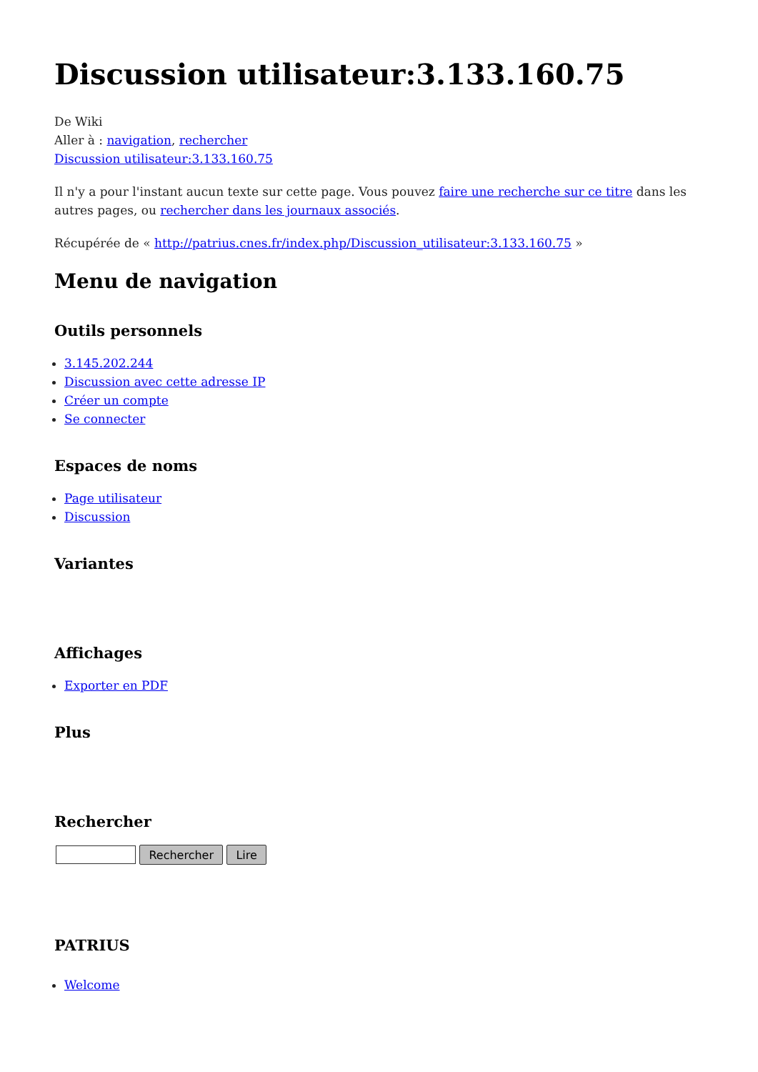Discussion utilisateur:3.133.160.75
De Wiki
Aller à : navigation, rechercher
Discussion utilisateur:3.133.160.75
Il n'y a pour l'instant aucun texte sur cette page. Vous pouvez faire une recherche sur ce titre dans les autres pages, ou rechercher dans les journaux associés.
Récupérée de « http://patrius.cnes.fr/index.php/Discussion_utilisateur:3.133.160.75 »
Menu de navigation
Outils personnels
3.145.202.244
Discussion avec cette adresse IP
Créer un compte
Se connecter
Espaces de noms
Page utilisateur
Discussion
Variantes
Affichages
Exporter en PDF
Plus
Rechercher
Rechercher Lire
PATRIUS
Welcome